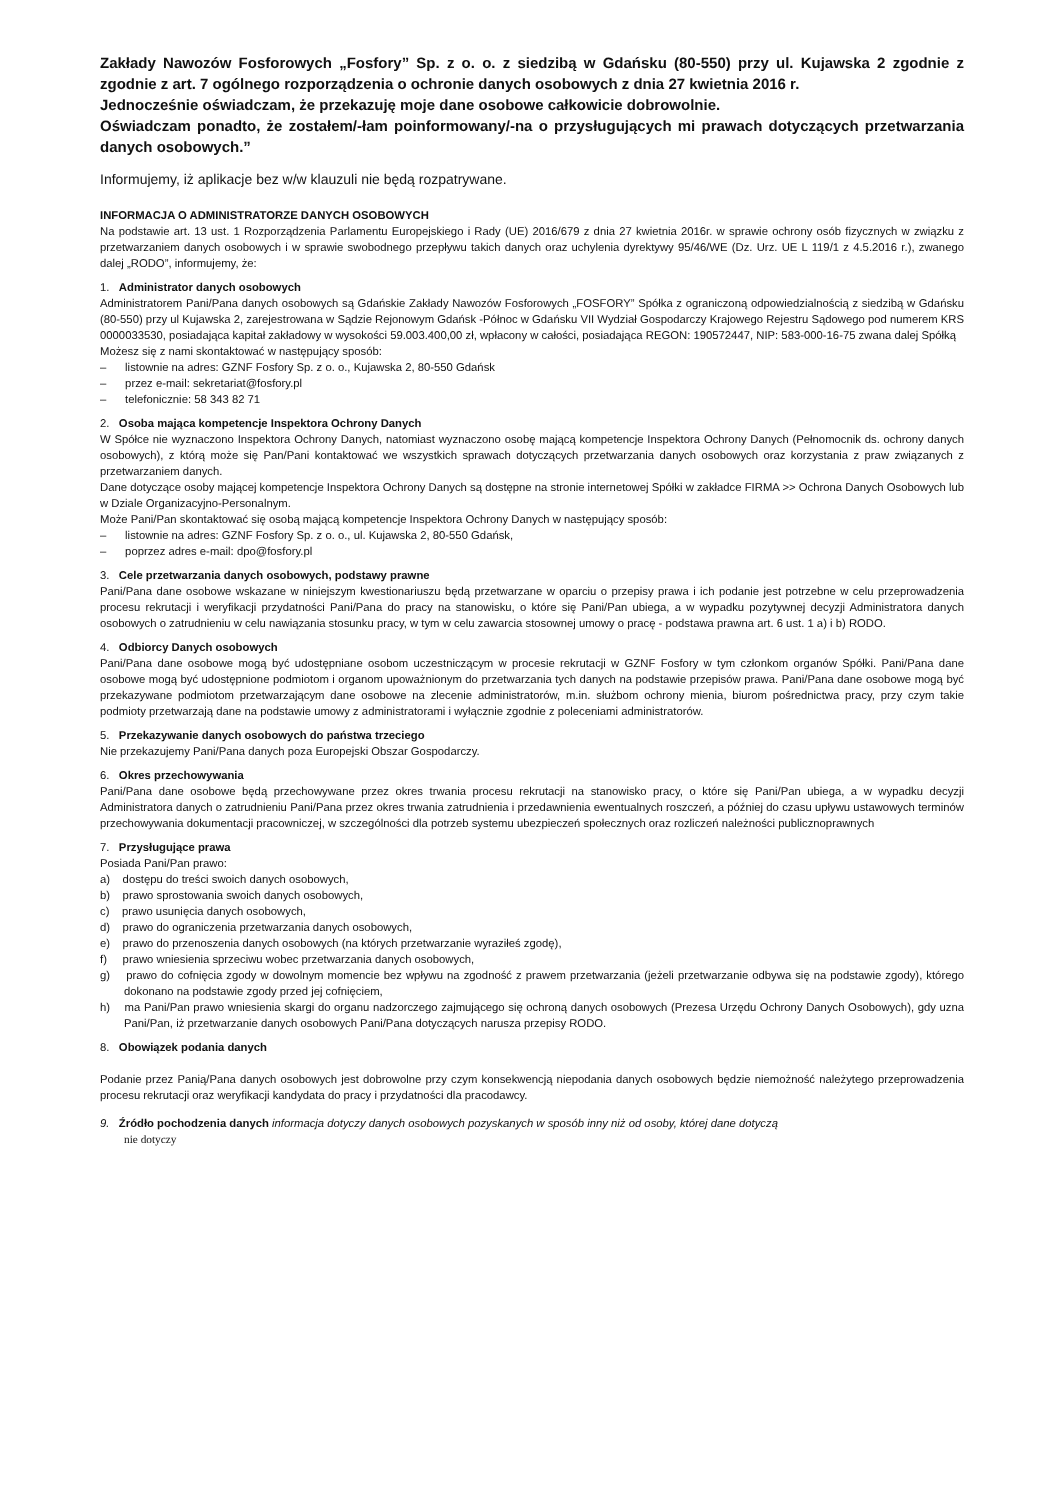Zakłady Nawozów Fosforowych „Fosfory” Sp. z o. o. z siedzibą w Gdańsku (80-550) przy ul. Kujawska 2 zgodnie z zgodnie z art. 7 ogólnego rozporządzenia o ochronie danych osobowych z dnia 27 kwietnia 2016 r.
Jednocześnie oświadczam, że przekazuję moje dane osobowe całkowicie dobrowolnie.
Oświadczam ponadto, że zostałem/-łam poinformowany/-na o przysługujących mi prawach dotyczących przetwarzania danych osobowych.”
Informujemy, iż aplikacje bez w/w klauzuli nie będą rozpatrywane.
INFORMACJA O ADMINISTRATORZE DANYCH OSOBOWYCH
Na podstawie art. 13 ust. 1 Rozporządzenia Parlamentu Europejskiego i Rady (UE) 2016/679 z dnia 27 kwietnia 2016r. w sprawie ochrony osób fizycznych w związku z przetwarzaniem danych osobowych i w sprawie swobodnego przepływu takich danych oraz uchylenia dyrektywy 95/46/WE (Dz. Urz. UE L 119/1 z 4.5.2016 r.), zwanego dalej „RODO”, informujemy, że:
1. Administrator danych osobowych
Administratorem Pani/Pana danych osobowych są Gdańskie Zakłady Nawozów Fosforowych „FOSFORY” Spółka z ograniczoną odpowiedzialnością z siedzibą w Gdańsku (80-550) przy ul Kujawska 2, zarejestrowana w Sądzie Rejonowym Gdańsk -Północ w Gdańsku VII Wydział Gospodarczy Krajowego Rejestru Sądowego pod numerem KRS 0000033530, posiadająca kapitał zakładowy w wysokości 59.003.400,00 zł, wpłacony w całości, posiadająca REGON: 190572447, NIP: 583-000-16-75 zwana dalej Spółką
Możesz się z nami skontaktować w następujący sposób:
– listownie na adres: GZNF Fosfory Sp. z o. o., Kujawska 2, 80-550 Gdańsk
– przez e-mail: sekretariat@fosfory.pl
– telefonicznie: 58 343 82 71
2. Osoba mająca kompetencje Inspektora Ochrony Danych
W Spółce nie wyznaczono Inspektora Ochrony Danych, natomiast wyznaczono osobę mającą kompetencje Inspektora Ochrony Danych (Pełnomocnik ds. ochrony danych osobowych), z którą może się Pan/Pani kontaktować we wszystkich sprawach dotyczących przetwarzania danych osobowych oraz korzystania z praw związanych z przetwarzaniem danych.
Dane dotyczące osoby mającej kompetencje Inspektora Ochrony Danych są dostępne na stronie internetowej Spółki w zakładce FIRMA >> Ochrona Danych Osobowych lub w Dziale Organizacyjno-Personalnym.
Może Pani/Pan skontaktować się osobą mającą kompetencje Inspektora Ochrony Danych w następujący sposób:
– listownie na adres: GZNF Fosfory Sp. z o. o., ul. Kujawska 2, 80-550 Gdańsk,
– poprzez adres e-mail: dpo@fosfory.pl
3. Cele przetwarzania danych osobowych, podstawy prawne
Pani/Pana dane osobowe wskazane w niniejszym kwestionariuszu będą przetwarzane w oparciu o przepisy prawa i ich podanie jest potrzebne w celu przeprowadzenia procesu rekrutacji i weryfikacji przydatności Pani/Pana do pracy na stanowisku, o które się Pani/Pan ubiega, a w wypadku pozytywnej decyzji Administratora danych osobowych o zatrudnieniu w celu nawiązania stosunku pracy, w tym w celu zawarcia stosownej umowy o pracę - podstawa prawna art. 6 ust. 1 a) i b) RODO.
4. Odbiorcy Danych osobowych
Pani/Pana dane osobowe mogą być udostępniane osobom uczestniczącym w procesie rekrutacji w GZNF Fosfory w tym członkom organów Spółki. Pani/Pana dane osobowe mogą być udostępnione podmiotom i organom upoważnionym do przetwarzania tych danych na podstawie przepisów prawa. Pani/Pana dane osobowe mogą być przekazywane podmiotom przetwarzającym dane osobowe na zlecenie administratorów, m.in. służbom ochrony mienia, biurom pośrednictwa pracy, przy czym takie podmioty przetwarzają dane na podstawie umowy z administratorami i wyłącznie zgodnie z poleceniami administratorów.
5. Przekazywanie danych osobowych do państwa trzeciego
Nie przekazujemy Pani/Pana danych poza Europejski Obszar Gospodarczy.
6. Okres przechowywania
Pani/Pana dane osobowe będą przechowywane przez okres trwania procesu rekrutacji na stanowisko pracy, o które się Pani/Pan ubiega, a w wypadku decyzji Administratora danych o zatrudnieniu Pani/Pana przez okres trwania zatrudnienia i przedawnienia ewentualnych roszczeń, a później do czasu upływu ustawowych terminów przechowywania dokumentacji pracowniczej, w szczególności dla potrzeb systemu ubezpieczeń społecznych oraz rozliczeń należności publicznoprawnych
7. Przysługujące prawa
Posiada Pani/Pan prawo:
a) dostępu do treści swoich danych osobowych,
b) prawo sprostowania swoich danych osobowych,
c) prawo usunięcia danych osobowych,
d) prawo do ograniczenia przetwarzania danych osobowych,
e) prawo do przenoszenia danych osobowych (na których przetwarzanie wyraziłeś zgodę),
f) prawo wniesienia sprzeciwu wobec przetwarzania danych osobowych,
g) prawo do cofnięcia zgody w dowolnym momencie bez wpływu na zgodność z prawem przetwarzania (jeżeli przetwarzanie odbywa się na podstawie zgody), którego dokonano na podstawie zgody przed jej cofnięciem,
h) ma Pani/Pan prawo wniesienia skargi do organu nadzorczego zajmującego się ochroną danych osobowych (Prezesa Urzędu Ochrony Danych Osobowych), gdy uzna Pani/Pan, iż przetwarzanie danych osobowych Pani/Pana dotyczących narusza przepisy RODO.
8. Obowiązek podania danych
Podanie przez Panią/Pana danych osobowych jest dobrowolne przy czym konsekwencją niepodania danych osobowych będzie niemożność należytego przeprowadzenia procesu rekrutacji oraz weryfikacji kandydata do pracy i przydatności dla pracodawcy.
9. Źródło pochodzenia danych informacja dotyczy danych osobowych pozyskanych w sposób inny niż od osoby, której dane dotyczą
nie dotyczy